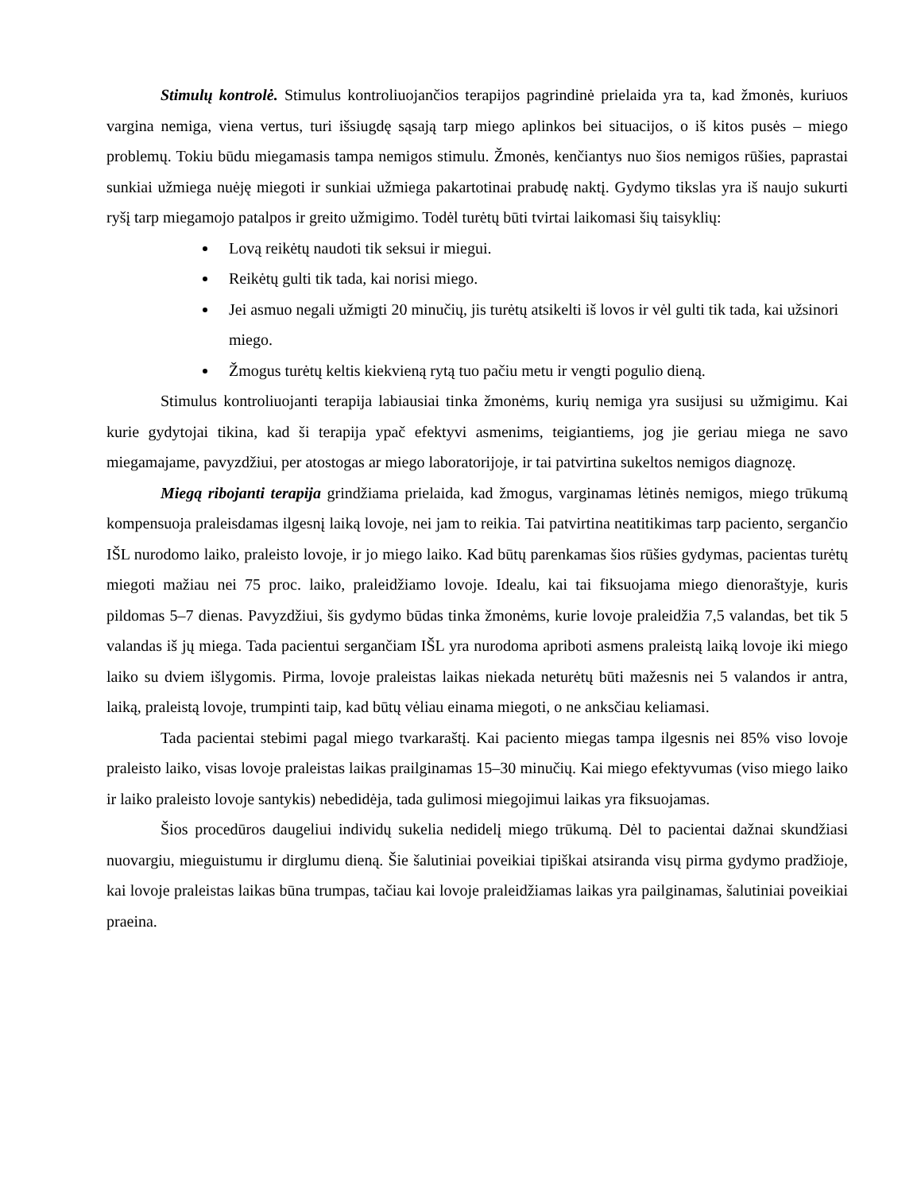Stimulų kontrolė. Stimulus kontroliuojančios terapijos pagrindinė prielaida yra ta, kad žmonės, kuriuos vargina nemiga, viena vertus, turi išsiugdę sąsają tarp miego aplinkos bei situacijos, o iš kitos pusės – miego problemų. Tokiu būdu miegamasis tampa nemigos stimulu. Žmonės, kenčiantys nuo šios nemigos rūšies, paprastai sunkiai užmiega nuėję miegoti ir sunkiai užmiega pakartotinai prabudę naktį. Gydymo tikslas yra iš naujo sukurti ryšį tarp miegamojo patalpos ir greito užmigimo. Todėl turėtų būti tvirtai laikomasi šių taisyklių:
Lovą reikėtų naudoti tik seksui ir miegui.
Reikėtų gulti tik tada, kai norisi miego.
Jei asmuo negali užmigti 20 minučių, jis turėtų atsikelti iš lovos ir vėl gulti tik tada, kai užsinori miego.
Žmogus turėtų keltis kiekvieną rytą tuo pačiu metu ir vengti pogulio dieną.
Stimulus kontroliuojanti terapija labiausiai tinka žmonėms, kurių nemiga yra susijusi su užmigimu. Kai kurie gydytojai tikina, kad ši terapija ypač efektyvi asmenims, teigiantiems, jog jie geriau miega ne savo miegamajame, pavyzdžiui, per atostogas ar miego laboratorijoje, ir tai patvirtina sukeltos nemigos diagnozę.
Miegą ribojanti terapija grindžiama prielaida, kad žmogus, varginamas lėtinės nemigos, miego trūkumą kompensuoja praleisdamas ilgesnį laiką lovoje, nei jam to reikia. Tai patvirtina neatitikimas tarp paciento, sergančio IŠL nurodomo laiko, praleisto lovoje, ir jo miego laiko. Kad būtų parenkamas šios rūšies gydymas, pacientas turėtų miegoti mažiau nei 75 proc. laiko, praleidžiamo lovoje. Idealu, kai tai fiksuojama miego dienoraštyje, kuris pildomas 5–7 dienas. Pavyzdžiui, šis gydymo būdas tinka žmonėms, kurie lovoje praleidžia 7,5 valandas, bet tik 5 valandas iš jų miega. Tada pacientui sergančiam IŠL yra nurodoma apriboti asmens praleistą laiką lovoje iki miego laiko su dviem išlygomis. Pirma, lovoje praleistas laikas niekada neturėtų būti mažesnis nei 5 valandos ir antra, laiką, praleistą lovoje, trumpinti taip, kad būtų vėliau einama miegoti, o ne anksčiau keliamasi.
Tada pacientai stebimi pagal miego tvarkaraštį. Kai paciento miegas tampa ilgesnis nei 85% viso lovoje praleisto laiko, visas lovoje praleistas laikas prailginamas 15–30 minučių. Kai miego efektyvumas (viso miego laiko ir laiko praleisto lovoje santykis) nebedidėja, tada gulimosi miegojimui laikas yra fiksuojamas.
Šios procedūros daugeliui individų sukelia nedidelį miego trūkumą. Dėl to pacientai dažnai skundžiasi nuovargiu, mieguistumu ir dirglumu dieną. Šie šalutiniai poveikiai tipiškai atsiranda visų pirma gydymo pradžioje, kai lovoje praleistas laikas būna trumpas, tačiau kai lovoje praleidžiamas laikas yra pailginamas, šalutiniai poveikiai praeina.